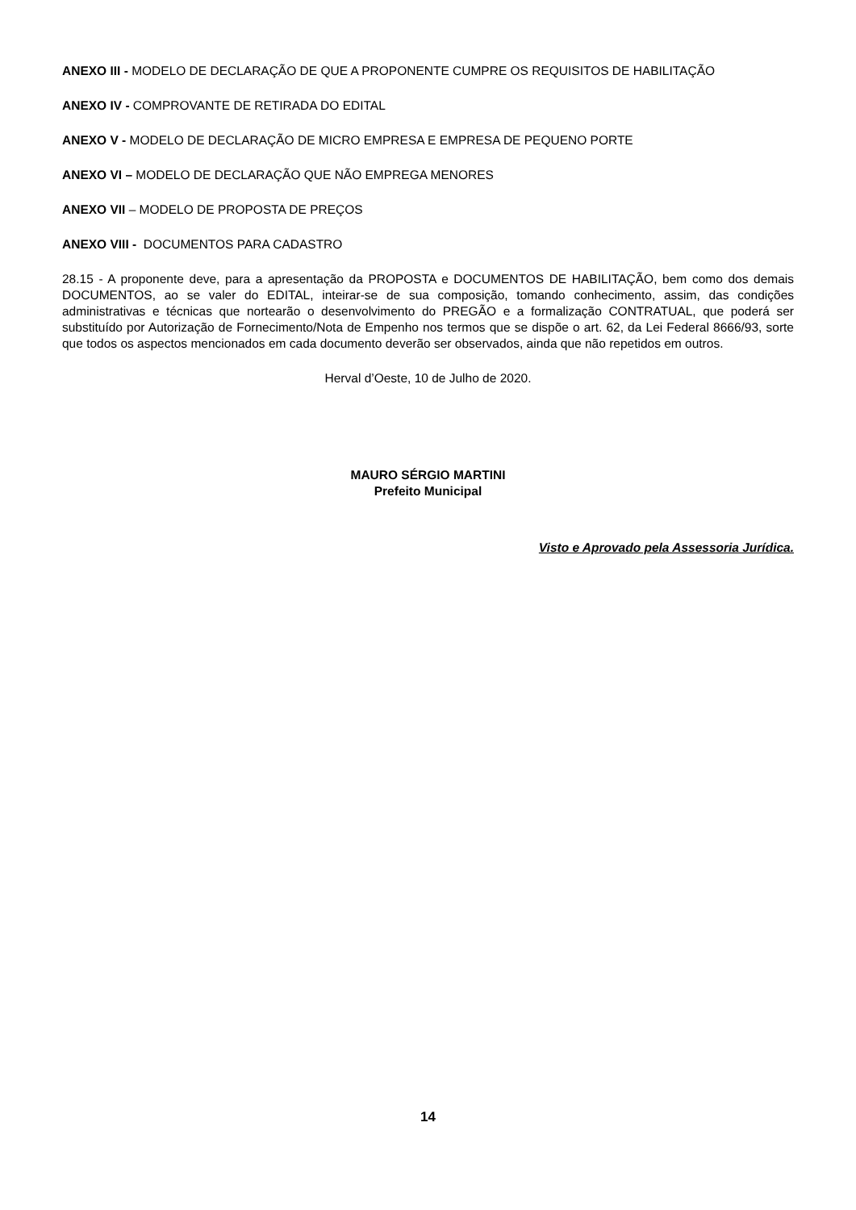ANEXO III - MODELO DE DECLARAÇÃO DE QUE A PROPONENTE CUMPRE OS REQUISITOS DE HABILITAÇÃO
ANEXO IV - COMPROVANTE DE RETIRADA DO EDITAL
ANEXO V - MODELO DE DECLARAÇÃO DE MICRO EMPRESA E EMPRESA DE PEQUENO PORTE
ANEXO VI – MODELO DE DECLARAÇÃO QUE NÃO EMPREGA MENORES
ANEXO VII – MODELO DE PROPOSTA DE PREÇOS
ANEXO VIII - DOCUMENTOS PARA CADASTRO
28.15 - A proponente deve, para a apresentação da PROPOSTA e DOCUMENTOS DE HABILITAÇÃO, bem como dos demais DOCUMENTOS, ao se valer do EDITAL, inteirar-se de sua composição, tomando conhecimento, assim, das condições administrativas e técnicas que nortearão o desenvolvimento do PREGÃO e a formalização CONTRATUAL, que poderá ser substituído por Autorização de Fornecimento/Nota de Empenho nos termos que se dispõe o art. 62, da Lei Federal 8666/93, sorte que todos os aspectos mencionados em cada documento deverão ser observados, ainda que não repetidos em outros.
Herval d’Oeste, 10 de Julho de 2020.
MAURO SÉRGIO MARTINI
Prefeito Municipal
Visto e Aprovado pela Assessoria Jurídica.
14